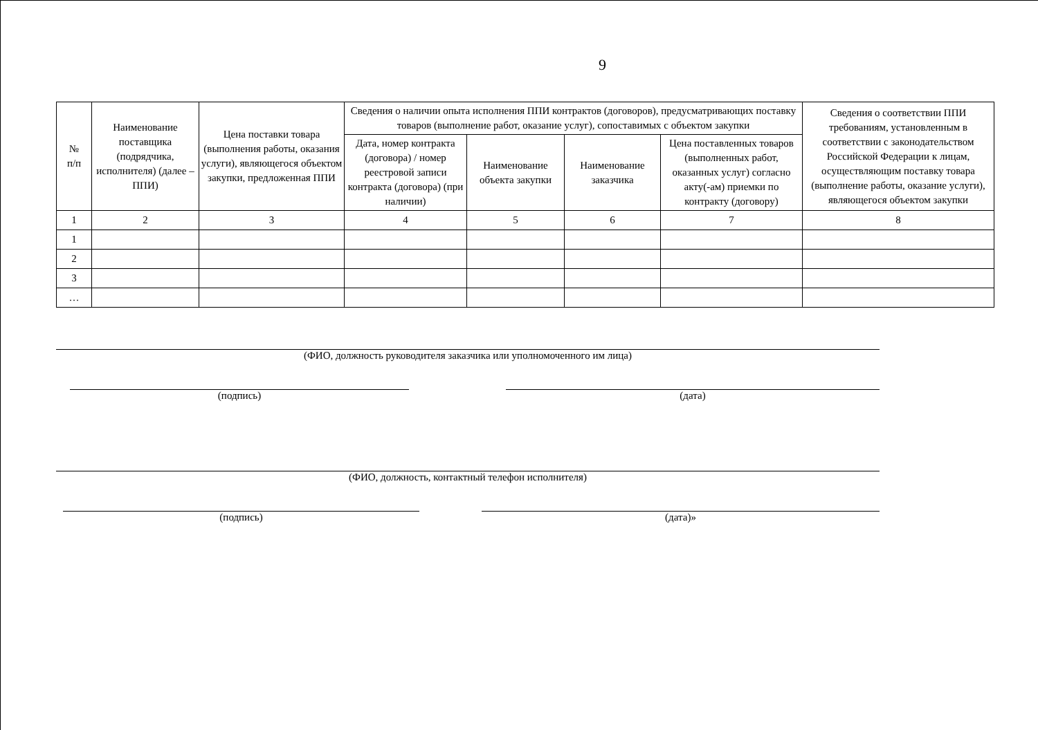9
| № п/п | Наименование поставщика (подрядчика, исполнителя) (далее – ППИ) | Цена поставки товара (выполнения работы, оказания услуги), являющегося объектом закупки, предложенная ППИ | Сведения о наличии опыта исполнения ППИ контрактов (договоров), предусматривающих поставку товаров (выполнение работ, оказание услуг), сопоставимых с объектом закупки | | | | Сведения о соответствии ППИ требованиям, установленным в соответствии с законодательством Российской Федерации к лицам, осуществляющим поставку товара (выполнение работы, оказание услуги), являющегося объектом закупки |
| --- | --- | --- | --- | --- | --- | --- | --- |
| | | | Дата, номер контракта (договора) / номер реестровой записи контракта (договора) (при наличии) | Наименование объекта закупки | Наименование заказчика | Цена поставленных товаров (выполненных работ, оказанных услуг) согласно акту(-ам) приемки по контракту (договору) | |
| 1 | 2 | 3 | 4 | 5 | 6 | 7 | 8 |
| 1 | | | | | | | |
| 2 | | | | | | | |
| 3 | | | | | | | |
| … | | | | | | | |
(ФИО, должность руководителя заказчика или уполномоченного им лица)
(подпись) (дата)
(ФИО, должность, контактный телефон исполнителя)
(подпись) (дата)»